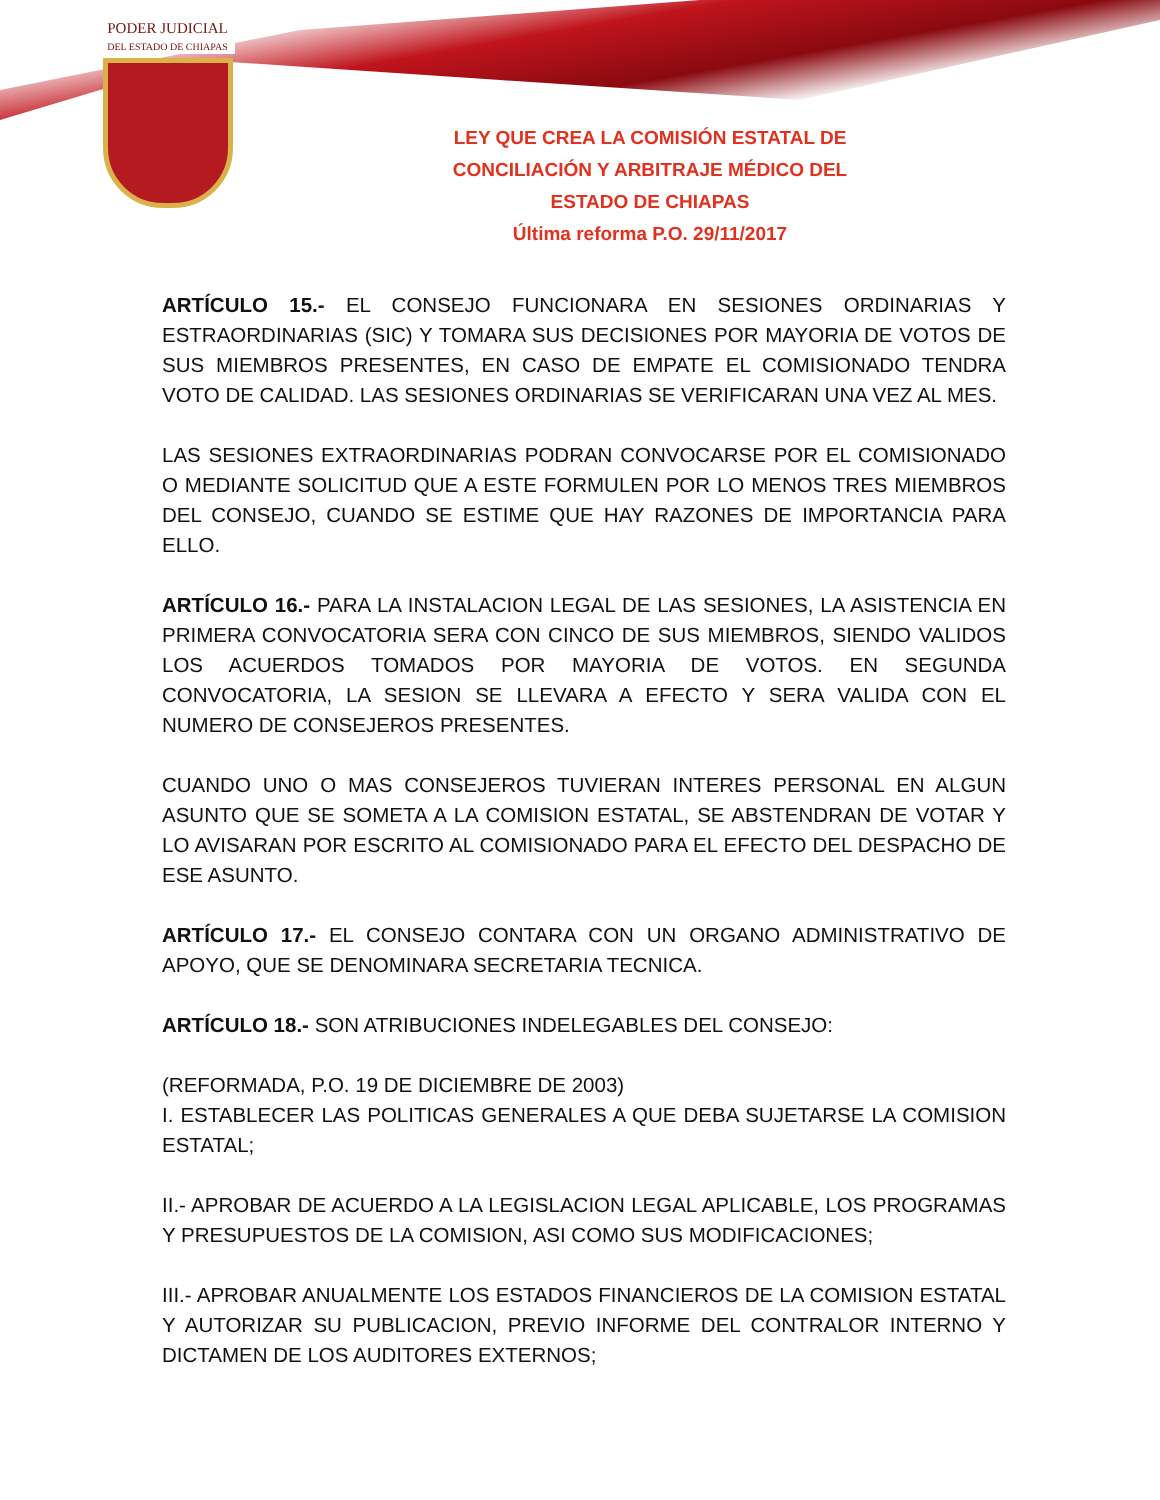PODER JUDICIAL
DEL ESTADO DE CHIAPAS
LEY QUE CREA LA COMISIÓN ESTATAL DE CONCILIACIÓN Y ARBITRAJE MÉDICO DEL ESTADO DE CHIAPAS
Última reforma P.O. 29/11/2017
ARTÍCULO 15.- EL CONSEJO FUNCIONARA EN SESIONES ORDINARIAS Y ESTRAORDINARIAS (SIC) Y TOMARA SUS DECISIONES POR MAYORIA DE VOTOS DE SUS MIEMBROS PRESENTES, EN CASO DE EMPATE EL COMISIONADO TENDRA VOTO DE CALIDAD. LAS SESIONES ORDINARIAS SE VERIFICARAN UNA VEZ AL MES.
LAS SESIONES EXTRAORDINARIAS PODRAN CONVOCARSE POR EL COMISIONADO O MEDIANTE SOLICITUD QUE A ESTE FORMULEN POR LO MENOS TRES MIEMBROS DEL CONSEJO, CUANDO SE ESTIME QUE HAY RAZONES DE IMPORTANCIA PARA ELLO.
ARTÍCULO 16.- PARA LA INSTALACION LEGAL DE LAS SESIONES, LA ASISTENCIA EN PRIMERA CONVOCATORIA SERA CON CINCO DE SUS MIEMBROS, SIENDO VALIDOS LOS ACUERDOS TOMADOS POR MAYORIA DE VOTOS. EN SEGUNDA CONVOCATORIA, LA SESION SE LLEVARA A EFECTO Y SERA VALIDA CON EL NUMERO DE CONSEJEROS PRESENTES.
CUANDO UNO O MAS CONSEJEROS TUVIERAN INTERES PERSONAL EN ALGUN ASUNTO QUE SE SOMETA A LA COMISION ESTATAL, SE ABSTENDRAN DE VOTAR Y LO AVISARAN POR ESCRITO AL COMISIONADO PARA EL EFECTO DEL DESPACHO DE ESE ASUNTO.
ARTÍCULO 17.- EL CONSEJO CONTARA CON UN ORGANO ADMINISTRATIVO DE APOYO, QUE SE DENOMINARA SECRETARIA TECNICA.
ARTÍCULO 18.- SON ATRIBUCIONES INDELEGABLES DEL CONSEJO:
(REFORMADA, P.O. 19 DE DICIEMBRE DE 2003)
I. ESTABLECER LAS POLITICAS GENERALES A QUE DEBA SUJETARSE LA COMISION ESTATAL;
II.- APROBAR DE ACUERDO A LA LEGISLACION LEGAL APLICABLE, LOS PROGRAMAS Y PRESUPUESTOS DE LA COMISION, ASI COMO SUS MODIFICACIONES;
III.- APROBAR ANUALMENTE LOS ESTADOS FINANCIEROS DE LA COMISION ESTATAL Y AUTORIZAR SU PUBLICACION, PREVIO INFORME DEL CONTRALOR INTERNO Y DICTAMEN DE LOS AUDITORES EXTERNOS;